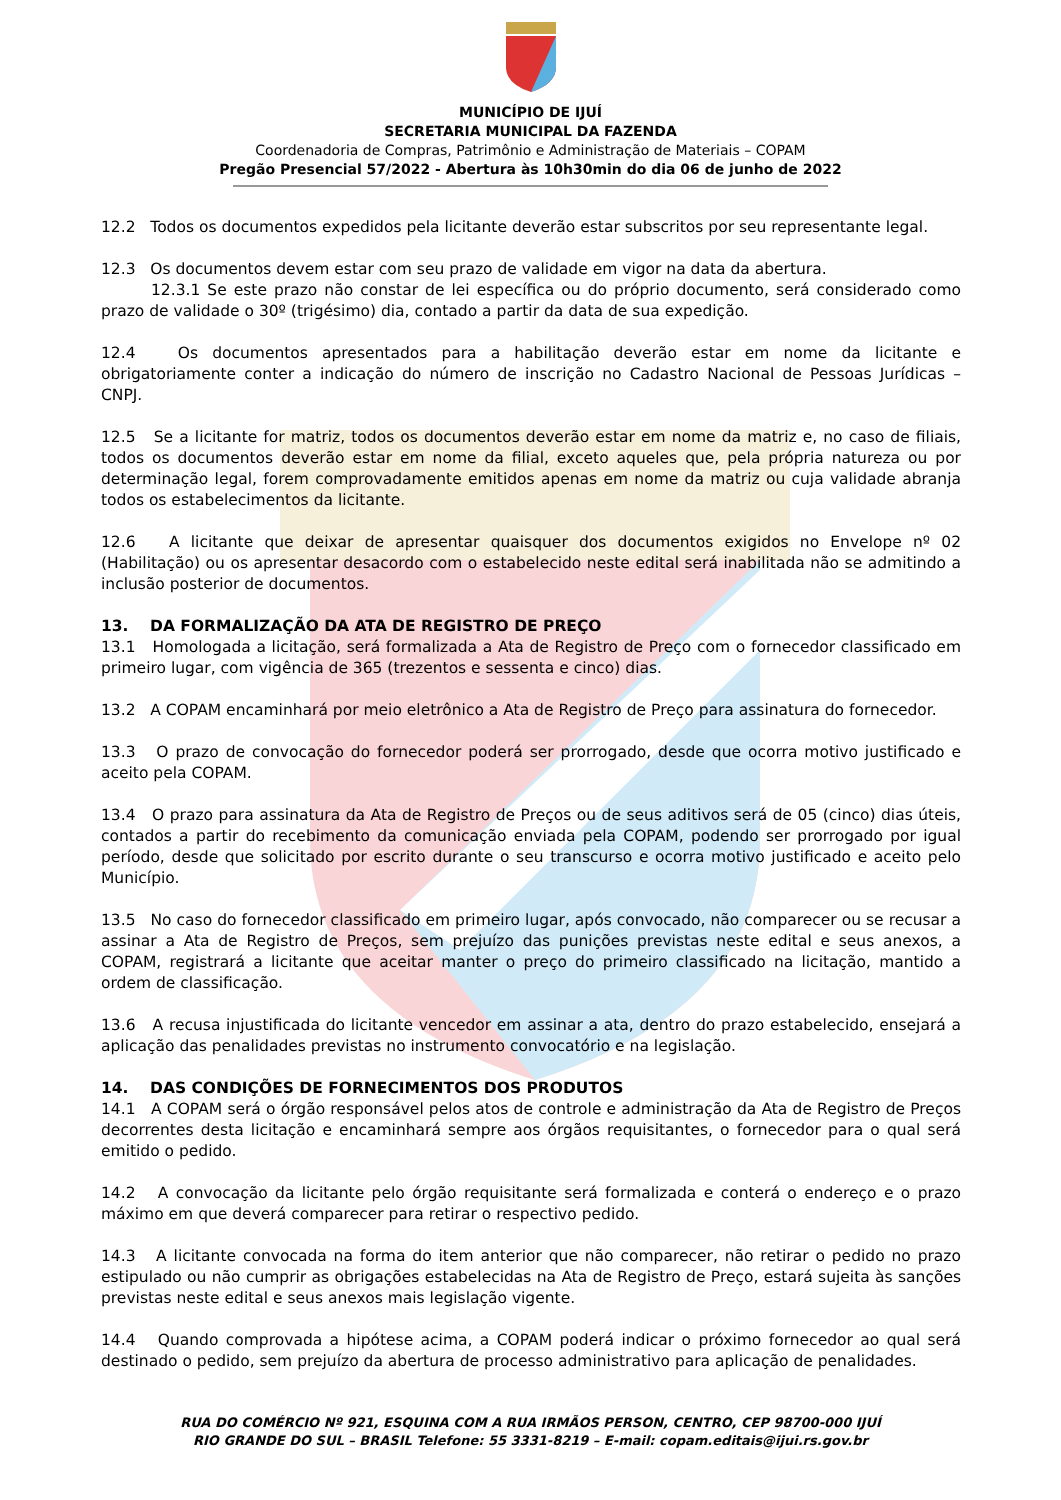MUNICÍPIO DE IJUÍ
SECRETARIA MUNICIPAL DA FAZENDA
Coordenadoria de Compras, Patrimônio e Administração de Materiais – COPAM
Pregão Presencial 57/2022 - Abertura às 10h30min do dia 06 de junho de 2022
12.2 Todos os documentos expedidos pela licitante deverão estar subscritos por seu representante legal.
12.3 Os documentos devem estar com seu prazo de validade em vigor na data da abertura.
12.3.1 Se este prazo não constar de lei específica ou do próprio documento, será considerado como prazo de validade o 30º (trigésimo) dia, contado a partir da data de sua expedição.
12.4 Os documentos apresentados para a habilitação deverão estar em nome da licitante e obrigatoriamente conter a indicação do número de inscrição no Cadastro Nacional de Pessoas Jurídicas – CNPJ.
12.5 Se a licitante for matriz, todos os documentos deverão estar em nome da matriz e, no caso de filiais, todos os documentos deverão estar em nome da filial, exceto aqueles que, pela própria natureza ou por determinação legal, forem comprovadamente emitidos apenas em nome da matriz ou cuja validade abranja todos os estabelecimentos da licitante.
12.6 A licitante que deixar de apresentar quaisquer dos documentos exigidos no Envelope nº 02 (Habilitação) ou os apresentar desacordo com o estabelecido neste edital será inabilitada não se admitindo a inclusão posterior de documentos.
13. DA FORMALIZAÇÃO DA ATA DE REGISTRO DE PREÇO
13.1 Homologada a licitação, será formalizada a Ata de Registro de Preço com o fornecedor classificado em primeiro lugar, com vigência de 365 (trezentos e sessenta e cinco) dias.
13.2 A COPAM encaminhará por meio eletrônico a Ata de Registro de Preço para assinatura do fornecedor.
13.3 O prazo de convocação do fornecedor poderá ser prorrogado, desde que ocorra motivo justificado e aceito pela COPAM.
13.4 O prazo para assinatura da Ata de Registro de Preços ou de seus aditivos será de 05 (cinco) dias úteis, contados a partir do recebimento da comunicação enviada pela COPAM, podendo ser prorrogado por igual período, desde que solicitado por escrito durante o seu transcurso e ocorra motivo justificado e aceito pelo Município.
13.5 No caso do fornecedor classificado em primeiro lugar, após convocado, não comparecer ou se recusar a assinar a Ata de Registro de Preços, sem prejuízo das punições previstas neste edital e seus anexos, a COPAM, registrará a licitante que aceitar manter o preço do primeiro classificado na licitação, mantido a ordem de classificação.
13.6 A recusa injustificada do licitante vencedor em assinar a ata, dentro do prazo estabelecido, ensejará a aplicação das penalidades previstas no instrumento convocatório e na legislação.
14. DAS CONDIÇÕES DE FORNECIMENTOS DOS PRODUTOS
14.1 A COPAM será o órgão responsável pelos atos de controle e administração da Ata de Registro de Preços decorrentes desta licitação e encaminhará sempre aos órgãos requisitantes, o fornecedor para o qual será emitido o pedido.
14.2 A convocação da licitante pelo órgão requisitante será formalizada e conterá o endereço e o prazo máximo em que deverá comparecer para retirar o respectivo pedido.
14.3 A licitante convocada na forma do item anterior que não comparecer, não retirar o pedido no prazo estipulado ou não cumprir as obrigações estabelecidas na Ata de Registro de Preço, estará sujeita às sanções previstas neste edital e seus anexos mais legislação vigente.
14.4 Quando comprovada a hipótese acima, a COPAM poderá indicar o próximo fornecedor ao qual será destinado o pedido, sem prejuízo da abertura de processo administrativo para aplicação de penalidades.
RUA DO COMÉRCIO Nº 921, ESQUINA COM A RUA IRMÃOS PERSON, CENTRO, CEP 98700-000 IJUÍ
RIO GRANDE DO SUL – BRASIL Telefone: 55 3331-8219 – E-mail: copam.editais@ijui.rs.gov.br